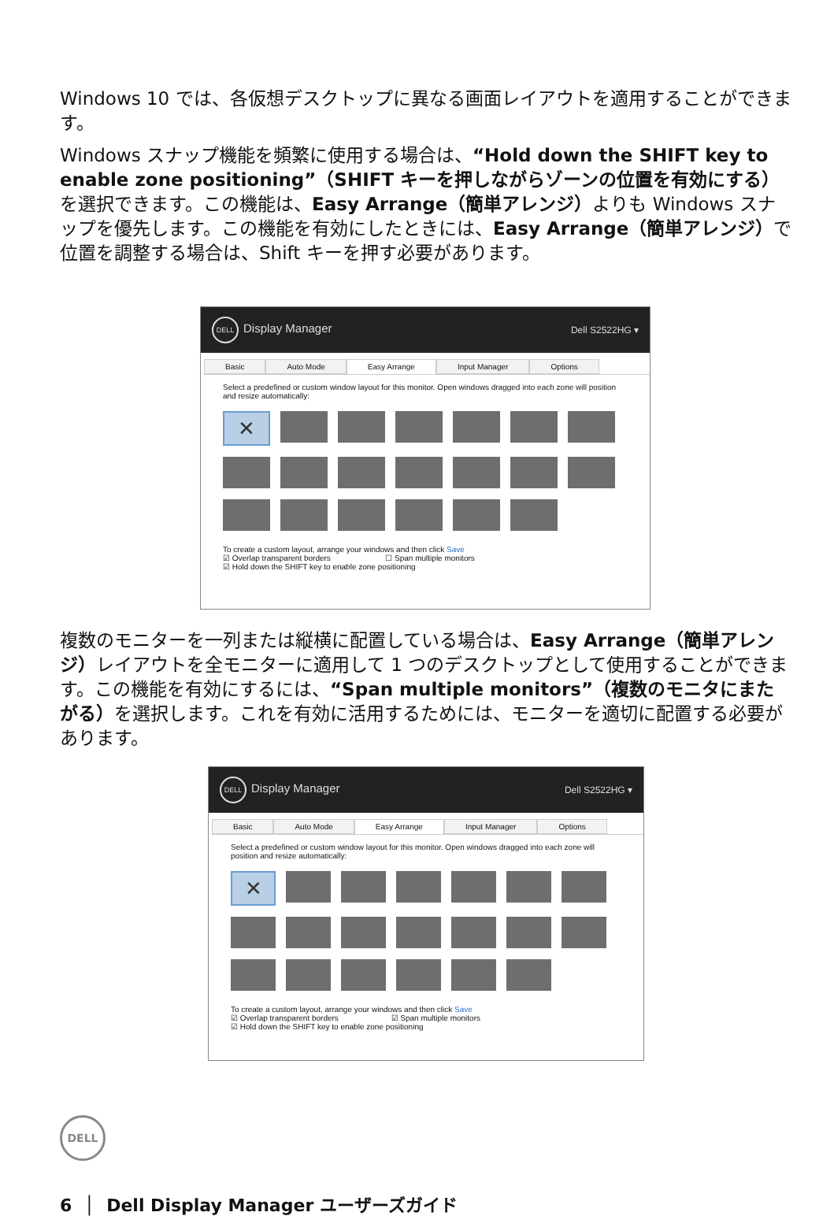Windows 10 では、各仮想デスクトップに異なる画面レイアウトを適用することができます。
Windows スナップ機能を頻繁に使用する場合は、“Hold down the SHIFT key to enable zone positioning”（SHIFT キーを押しながらゾーンの位置を有効にする）を選択できます。この機能は、Easy Arrange（簡単アレンジ）よりも Windows スナップを優先します。この機能を有効にしたときには、Easy Arrange（簡単アレンジ）で位置を調整する場合は、Shift キーを押す必要があります。
DELL Display Manager Dell S2522HG ▾
Basic Auto Mode Easy Arrange Input Manager Options
Select a predefined or custom window layout for this monitor. Open windows dragged into each zone will position and resize automatically:
✕
To create a custom layout, arrange your windows and then click Save
☑ Overlap transparent borders ☐ Span multiple monitors
☑ Hold down the SHIFT key to enable zone positioning
複数のモニターを一列または縦横に配置している場合は、Easy Arrange（簡単アレンジ）レイアウトを全モニターに適用して 1 つのデスクトップとして使用することができます。この機能を有効にするには、“Span multiple monitors”（複数のモニタにまたがる）を選択します。これを有効に活用するためには、モニターを適切に配置する必要があります。
DELL Display Manager Dell S2522HG ▾
Basic Auto Mode Easy Arrange Input Manager Options
Select a predefined or custom window layout for this monitor. Open windows dragged into each zone will position and resize automatically:
✕
To create a custom layout, arrange your windows and then click Save
☑ Overlap transparent borders ☑ Span multiple monitors
☑ Hold down the SHIFT key to enable zone positioning
DELL
6 │ Dell Display Manager ユーザーズガイド